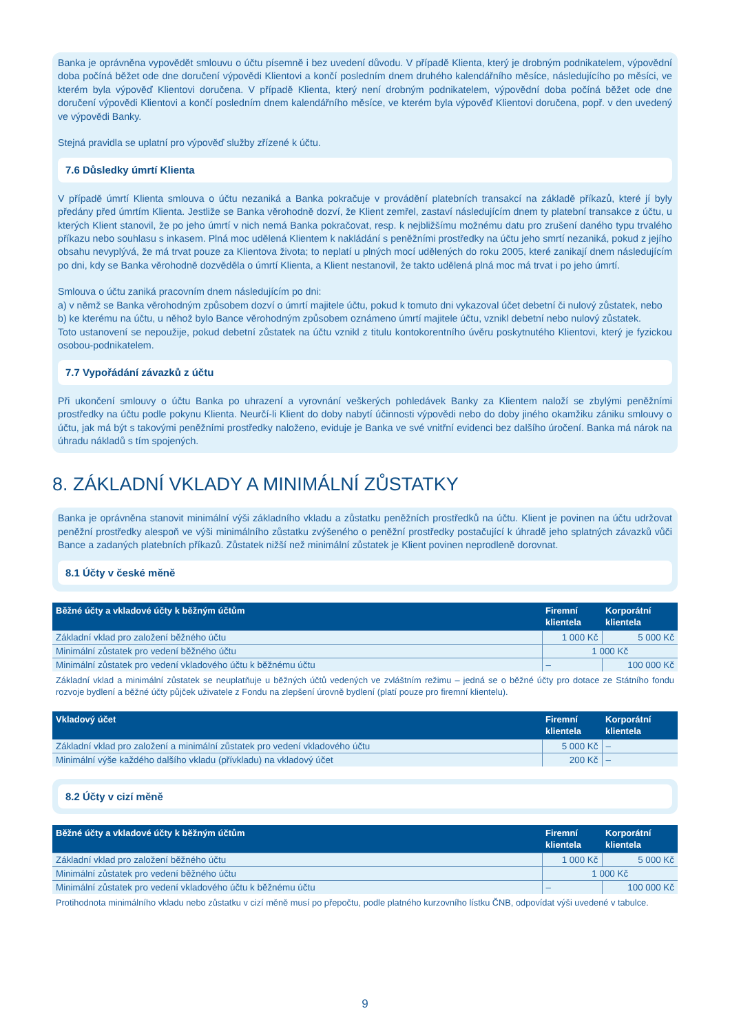Banka je oprávněna vypovědět smlouvu o účtu písemně i bez uvedení důvodu. V případě Klienta, který je drobným podnikatelem, výpovědní doba počíná běžet ode dne doručení výpovědi Klientovi a končí posledním dnem druhého kalendářního měsíce, následujícího po měsíci, ve kterém byla výpověď Klientovi doručena. V případě Klienta, který není drobným podnikatelem, výpovědní doba počíná běžet ode dne doručení výpovědi Klientovi a končí posledním dnem kalendářního měsíce, ve kterém byla výpověď Klientovi doručena, popř. v den uvedený ve výpovědi Banky.
Stejná pravidla se uplatní pro výpověď služby zřízené k účtu.
7.6 Důsledky úmrtí Klienta
V případě úmrtí Klienta smlouva o účtu nezaniká a Banka pokračuje v provádění platebních transakcí na základě příkazů, které jí byly předány před úmrtím Klienta. Jestliže se Banka věrohodně dozví, že Klient zemřel, zastaví následujícím dnem ty platební transakce z účtu, u kterých Klient stanovil, že po jeho úmrtí v nich nemá Banka pokračovat, resp. k nejbližšímu možnému datu pro zrušení daného typu trvalého příkazu nebo souhlasu s inkasem. Plná moc udělená Klientem k nakládání s peněžními prostředky na účtu jeho smrtí nezaniká, pokud z jejího obsahu nevyplývá, že má trvat pouze za Klientova života; to neplatí u plných mocí udělených do roku 2005, které zanikají dnem následujícím po dni, kdy se Banka věrohodně dozvěděla o úmrtí Klienta, a Klient nestanovil, že takto udělená plná moc má trvat i po jeho úmrtí.
Smlouva o účtu zaniká pracovním dnem následujícím po dni:
a) v němž se Banka věrohodným způsobem dozví o úmrtí majitele účtu, pokud k tomuto dni vykazoval účet debetní či nulový zůstatek, nebo
b) ke kterému na účtu, u něhož bylo Bance věrohodným způsobem oznámeno úmrtí majitele účtu, vznikl debetní nebo nulový zůstatek.
Toto ustanovení se nepoužije, pokud debetní zůstatek na účtu vznikl z titulu kontokorentního úvěru poskytnutého Klientovi, který je fyzickou osobou-podnikatelem.
7.7 Vypořádání závazků z účtu
Při ukončení smlouvy o účtu Banka po uhrazení a vyrovnání veškerých pohledávek Banky za Klientem naloží se zbylými peněžními prostředky na účtu podle pokynu Klienta. Neurčí-li Klient do doby nabytí účinnosti výpovědi nebo do doby jiného okamžiku zániku smlouvy o účtu, jak má být s takovými peněžními prostředky naloženo, eviduje je Banka ve své vnitřní evidenci bez dalšího úročení. Banka má nárok na úhradu nákladů s tím spojených.
8. ZÁKLADNÍ VKLADY A MINIMÁLNÍ ZŮSTATKY
Banka je oprávněna stanovit minimální výši základního vkladu a zůstatku peněžních prostředků na účtu. Klient je povinen na účtu udržovat peněžní prostředky alespoň ve výši minimálního zůstatku zvýšeného o peněžní prostředky postačující k úhradě jeho splatných závazků vůči Bance a zadaných platebních příkazů. Zůstatek nižší než minimální zůstatek je Klient povinen neprodleně dorovnat.
8.1 Účty v české měně
| Běžné účty a vkladové účty k běžným účtům | Firemní klientela | Korporátní klientela |
| --- | --- | --- |
| Základní vklad pro založení běžného účtu | 1 000 Kč | 5 000 Kč |
| Minimální zůstatek pro vedení běžného účtu | 1 000 Kč | |
| Minimální zůstatek pro vedení vkladového účtu k běžnému účtu | – | 100 000 Kč |
Základní vklad a minimální zůstatek se neuplatňuje u běžných účtů vedených ve zvláštním režimu – jedná se o běžné účty pro dotace ze Státního fondu rozvoje bydlení a běžné účty půjček uživatele z Fondu na zlepšení úrovně bydlení (platí pouze pro firemní klientelu).
| Vkladový účet | Firemní klientela | Korporátní klientela |
| --- | --- | --- |
| Základní vklad pro založení a minimální zůstatek pro vedení vkladového účtu | 5 000 Kč | – |
| Minimální výše každého dalšího vkladu (přívkladu) na vkladový účet | 200 Kč | – |
8.2 Účty v cizí měně
| Běžné účty a vkladové účty k běžným účtům | Firemní klientela | Korporátní klientela |
| --- | --- | --- |
| Základní vklad pro založení běžného účtu | 1 000 Kč | 5 000 Kč |
| Minimální zůstatek pro vedení běžného účtu | 1 000 Kč | |
| Minimální zůstatek pro vedení vkladového účtu k běžnému účtu | – | 100 000 Kč |
Protihodnota minimálního vkladu nebo zůstatku v cizí měně musí po přepočtu, podle platného kurzovního lístku ČNB, odpovídat výši uvedené v tabulce.
9